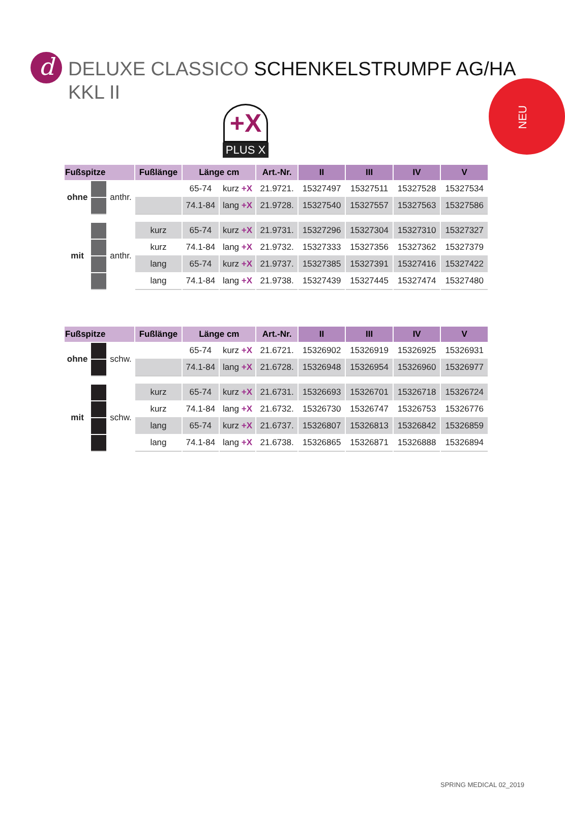NEU
d
DELUXE CLASSICO SCHENKELSTRUMPF AG/HA
KKL II
+X
PLUS X
| Fußspitze | | | Fußlänge | Länge cm | | Art.-Nr. | II | III | IV | V |
| --- | --- | --- | --- | --- | --- | --- | --- | --- | --- | --- |
| ohne | | anthr. | | 65-74 | kurz +X | 21.9721. | 15327497 | 15327511 | 15327528 | 15327534 |
| | | | | 74.1-84 | lang +X | 21.9728. | 15327540 | 15327557 | 15327563 | 15327586 |
| mit | | anthr. | kurz | 65-74 | kurz +X | 21.9731. | 15327296 | 15327304 | 15327310 | 15327327 |
| | | | kurz | 74.1-84 | lang +X | 21.9732. | 15327333 | 15327356 | 15327362 | 15327379 |
| | | | lang | 65-74 | kurz +X | 21.9737. | 15327385 | 15327391 | 15327416 | 15327422 |
| | | | lang | 74.1-84 | lang +X | 21.9738. | 15327439 | 15327445 | 15327474 | 15327480 |
| Fußspitze | | | Fußlänge | Länge cm | | Art.-Nr. | II | III | IV | V |
| --- | --- | --- | --- | --- | --- | --- | --- | --- | --- | --- |
| ohne | | schw. | | 65-74 | kurz +X | 21.6721. | 15326902 | 15326919 | 15326925 | 15326931 |
| | | | | 74.1-84 | lang +X | 21.6728. | 15326948 | 15326954 | 15326960 | 15326977 |
| mit | | schw. | kurz | 65-74 | kurz +X | 21.6731. | 15326693 | 15326701 | 15326718 | 15326724 |
| | | | kurz | 74.1-84 | lang +X | 21.6732. | 15326730 | 15326747 | 15326753 | 15326776 |
| | | | lang | 65-74 | kurz +X | 21.6737. | 15326807 | 15326813 | 15326842 | 15326859 |
| | | | lang | 74.1-84 | lang +X | 21.6738. | 15326865 | 15326871 | 15326888 | 15326894 |
SPRING MEDICAL 02_2019